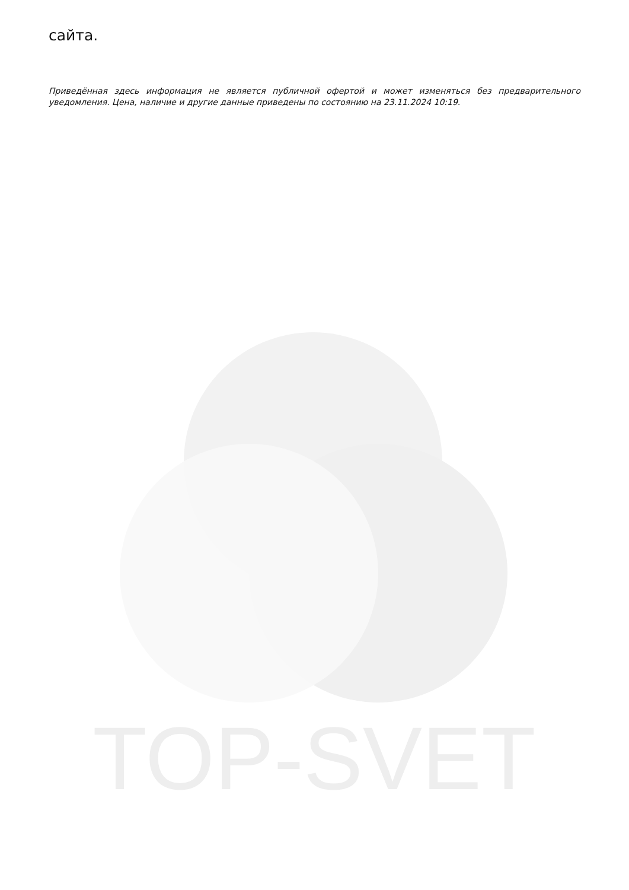сайта.
Приведённая здесь информация не является публичной офертой и может изменяться без предварительного уведомления. Цена, наличие и другие данные приведены по состоянию на 23.11.2024 10:19.
TOP-SVET